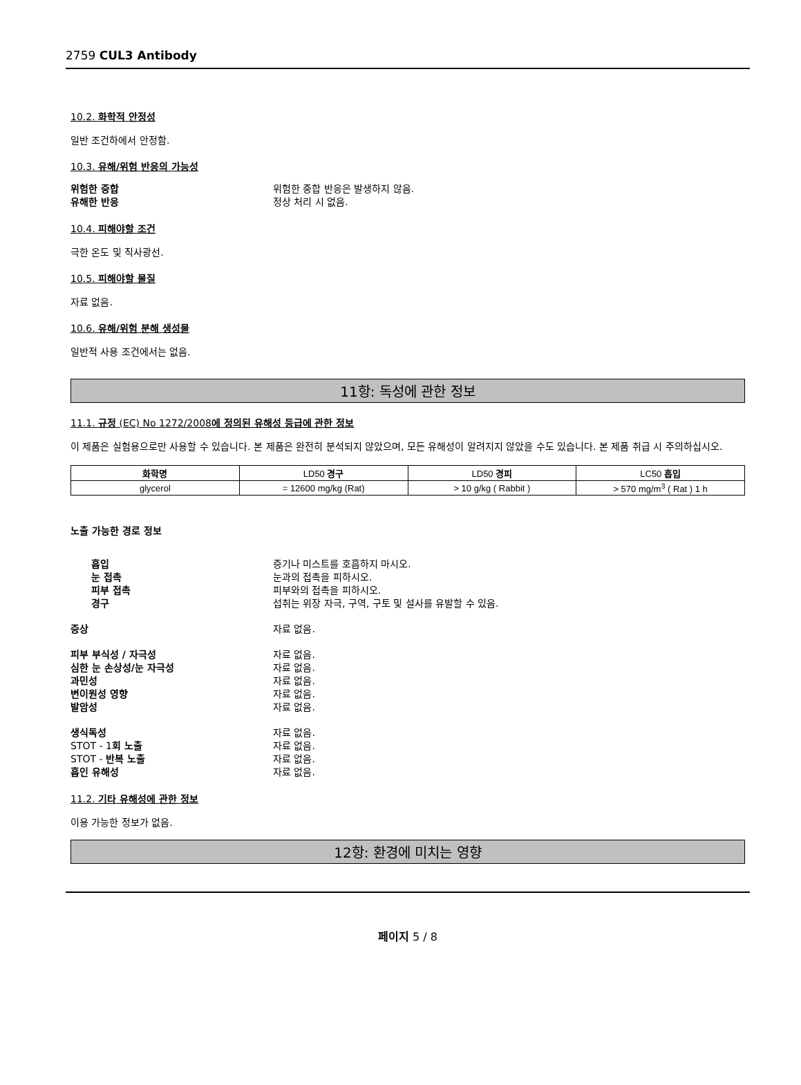2759 CUL3 Antibody
10.2. 화학적 안정성
일반 조건하에서 안정함.
10.3. 유해/위험 반응의 가능성
위험한 중합 위험한 중합 반응은 발생하지 않음.
유해한 반응 정상 처리 시 없음.
10.4. 피해야할 조건
극한 온도 및 직사광선.
10.5. 피해야할 물질
자료 없음.
10.6. 유해/위험 분해 생성물
일반적 사용 조건에서는 없음.
11항: 독성에 관한 정보
11.1. 규정 (EC) No 1272/2008에 정의된 유해성 등급에 관한 정보
이 제품은 실험용으로만 사용할 수 있습니다. 본 제품은 완전히 분석되지 않았으며, 모든 유해성이 알려지지 않았을 수도 있습니다. 본 제품 취급 시 주의하십시오.
| 화학명 | LD50 경구 | LD50 경피 | LC50 흡입 |
| --- | --- | --- | --- |
| glycerol | = 12600 mg/kg (Rat) | > 10 g/kg ( Rabbit ) | > 570 mg/m<sup>3</sup> ( Rat ) 1 h |
노출 가능한 경로 정보
흡입 증기나 미스트를 호흡하지 마시오.
눈 접촉 눈과의 접촉을 피하시오.
피부 접촉 피부와의 접촉을 피하시오.
경구 섭취는 위장 자극, 구역, 구토 및 설사를 유발할 수 있음.
증상 자료 없음.
피부 부식성 / 자극성 자료 없음.
심한 눈 손상성/눈 자극성 자료 없음.
과민성 자료 없음.
변이원성 영향 자료 없음.
발암성 자료 없음.
생식독성 자료 없음.
STOT - 1회 노출 자료 없음.
STOT - 반복 노출 자료 없음.
흡인 유해성 자료 없음.
11.2. 기타 유해성에 관한 정보
이용 가능한 정보가 없음.
12항: 환경에 미치는 영향
페이지 5 / 8